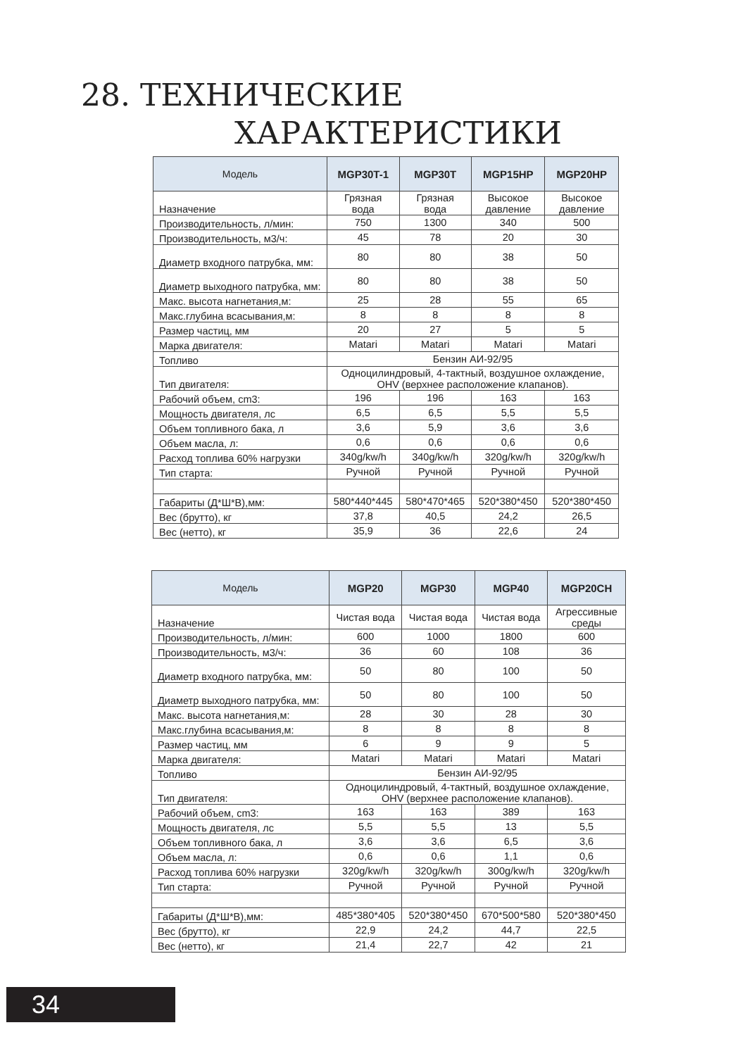28. ТЕХНИЧЕСКИЕ
ХАРАКТЕРИСТИКИ
| Модель | MGP30T-1 | MGP30T | MGP15HP | MGP20HP |
| --- | --- | --- | --- | --- |
| Назначение | Грязная вода | Грязная вода | Высокое давление | Высокое давление |
| Производительность, л/мин: | 750 | 1300 | 340 | 500 |
| Производительность, м3/ч: | 45 | 78 | 20 | 30 |
| Диаметр входного патрубка, мм: | 80 | 80 | 38 | 50 |
| Диаметр выходного патрубка, мм: | 80 | 80 | 38 | 50 |
| Макс. высота нагнетания,м: | 25 | 28 | 55 | 65 |
| Макс.глубина всасывания,м: | 8 | 8 | 8 | 8 |
| Размер частиц, мм | 20 | 27 | 5 | 5 |
| Марка двигателя: | Matari | Matari | Matari | Matari |
| Топливо | Бензин АИ-92/95 | | | |
| Тип двигателя: | Одноцилиндровый, 4-тактный, воздушное охлаждение, OHV (верхнее расположение клапанов). | | | |
| Рабочий объем, cm3: | 196 | 196 | 163 | 163 |
| Мощность двигателя, лс | 6,5 | 6,5 | 5,5 | 5,5 |
| Объем топливного бака, л | 3,6 | 5,9 | 3,6 | 3,6 |
| Объем масла, л: | 0,6 | 0,6 | 0,6 | 0,6 |
| Расход топлива 60% нагрузки | 340g/kw/h | 340g/kw/h | 320g/kw/h | 320g/kw/h |
| Тип старта: | Ручной | Ручной | Ручной | Ручной |
| Габариты (Д*Ш*В),мм: | 580*440*445 | 580*470*465 | 520*380*450 | 520*380*450 |
| Вес (брутто), кг | 37,8 | 40,5 | 24,2 | 26,5 |
| Вес (нетто), кг | 35,9 | 36 | 22,6 | 24 |
| Модель | MGP20 | MGP30 | MGP40 | MGP20CH |
| --- | --- | --- | --- | --- |
| Назначение | Чистая вода | Чистая вода | Чистая вода | Агрессивные среды |
| Производительность, л/мин: | 600 | 1000 | 1800 | 600 |
| Производительность, м3/ч: | 36 | 60 | 108 | 36 |
| Диаметр входного патрубка, мм: | 50 | 80 | 100 | 50 |
| Диаметр выходного патрубка, мм: | 50 | 80 | 100 | 50 |
| Макс. высота нагнетания,м: | 28 | 30 | 28 | 30 |
| Макс.глубина всасывания,м: | 8 | 8 | 8 | 8 |
| Размер частиц, мм | 6 | 9 | 9 | 5 |
| Марка двигателя: | Matari | Matari | Matari | Matari |
| Топливо | Бензин АИ-92/95 | | | |
| Тип двигателя: | Одноцилиндровый, 4-тактный, воздушное охлаждение, OHV (верхнее расположение клапанов). | | | |
| Рабочий объем, cm3: | 163 | 163 | 389 | 163 |
| Мощность двигателя, лс | 5,5 | 5,5 | 13 | 5,5 |
| Объем топливного бака, л | 3,6 | 3,6 | 6,5 | 3,6 |
| Объем масла, л: | 0,6 | 0,6 | 1,1 | 0,6 |
| Расход топлива 60% нагрузки | 320g/kw/h | 320g/kw/h | 300g/kw/h | 320g/kw/h |
| Тип старта: | Ручной | Ручной | Ручной | Ручной |
| Габариты (Д*Ш*В),мм: | 485*380*405 | 520*380*450 | 670*500*580 | 520*380*450 |
| Вес (брутто), кг | 22,9 | 24,2 | 44,7 | 22,5 |
| Вес (нетто), кг | 21,4 | 22,7 | 42 | 21 |
34